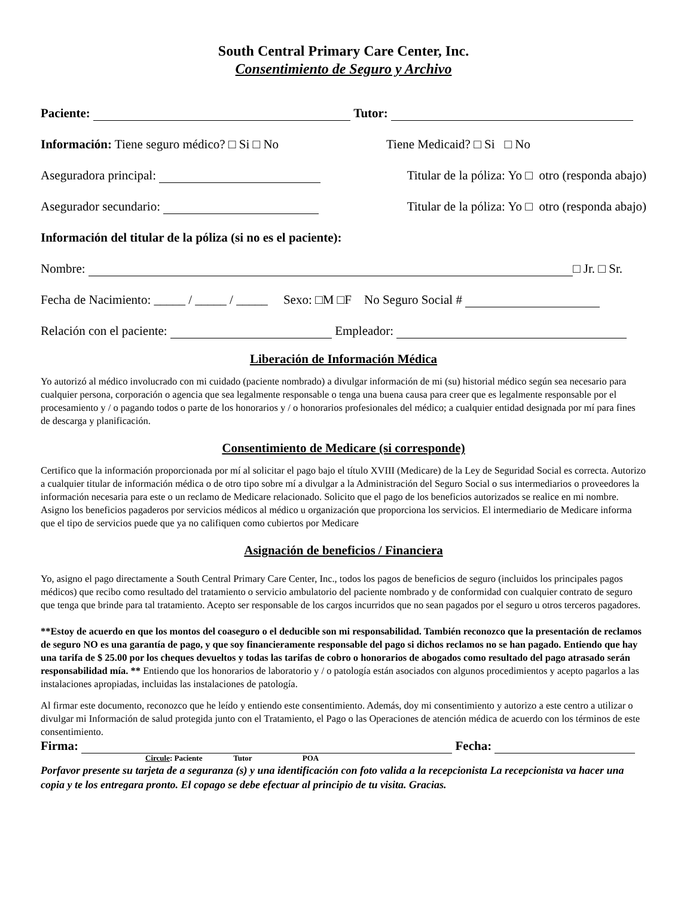South Central Primary Care Center, Inc.
Consentimiento de Seguro y Archivo
Paciente: Tutor:
Información: Tiene seguro médico? □ Si □ No Tiene Medicaid? □ Si □ No
Aseguradora principal: Titular de la póliza: Yo □ otro (responda abajo)
Asegurador secundario: Titular de la póliza: Yo □ otro (responda abajo)
Información del titular de la póliza (si no es el paciente):
Nombre: □ Jr. □ Sr.
Fecha de Nacimiento: _____ / _____ / _____ Sexo: □M □F No Seguro Social #
Relación con el paciente: Empleador:
Liberación de Información Médica
Yo autorizó al médico involucrado con mi cuidado (paciente nombrado) a divulgar información de mi (su) historial médico según sea necesario para cualquier persona, corporación o agencia que sea legalmente responsable o tenga una buena causa para creer que es legalmente responsable por el procesamiento y / o pagando todos o parte de los honorarios y / o honorarios profesionales del médico; a cualquier entidad designada por mí para fines de descarga y planificación.
Consentimiento de Medicare (si corresponde)
Certifico que la información proporcionada por mí al solicitar el pago bajo el título XVIII (Medicare) de la Ley de Seguridad Social es correcta. Autorizo a cualquier titular de información médica o de otro tipo sobre mí a divulgar a la Administración del Seguro Social o sus intermediarios o proveedores la información necesaria para este o un reclamo de Medicare relacionado. Solicito que el pago de los beneficios autorizados se realice en mi nombre. Asigno los beneficios pagaderos por servicios médicos al médico u organización que proporciona los servicios. El intermediario de Medicare informa que el tipo de servicios puede que ya no califiquen como cubiertos por Medicare
Asignación de beneficios / Financiera
Yo, asigno el pago directamente a South Central Primary Care Center, Inc., todos los pagos de beneficios de seguro (incluidos los principales pagos médicos) que recibo como resultado del tratamiento o servicio ambulatorio del paciente nombrado y de conformidad con cualquier contrato de seguro que tenga que brinde para tal tratamiento. Acepto ser responsable de los cargos incurridos que no sean pagados por el seguro u otros terceros pagadores.
**Estoy de acuerdo en que los montos del coaseguro o el deducible son mi responsabilidad. También reconozco que la presentación de reclamos de seguro NO es una garantía de pago, y que soy financieramente responsable del pago si dichos reclamos no se han pagado. Entiendo que hay una tarifa de $ 25.00 por los cheques devueltos y todas las tarifas de cobro o honorarios de abogados como resultado del pago atrasado serán responsabilidad mía. ** Entiendo que los honorarios de laboratorio y / o patología están asociados con algunos procedimientos y acepto pagarlos a las instalaciones apropiadas, incluidas las instalaciones de patología.
Al firmar este documento, reconozco que he leído y entiendo este consentimiento. Además, doy mi consentimiento y autorizo a este centro a utilizar o divulgar mi Información de salud protegida junto con el Tratamiento, el Pago o las Operaciones de atención médica de acuerdo con los términos de este consentimiento.
Firma: Fecha:
Circule: Paciente Tutor POA
Porfavor presente su tarjeta de a seguranza (s) y una identificación con foto valida a la recepcionista La recepcionista va hacer una copia y te los entregara pronto. El copago se debe efectuar al principio de tu visita. Gracias.